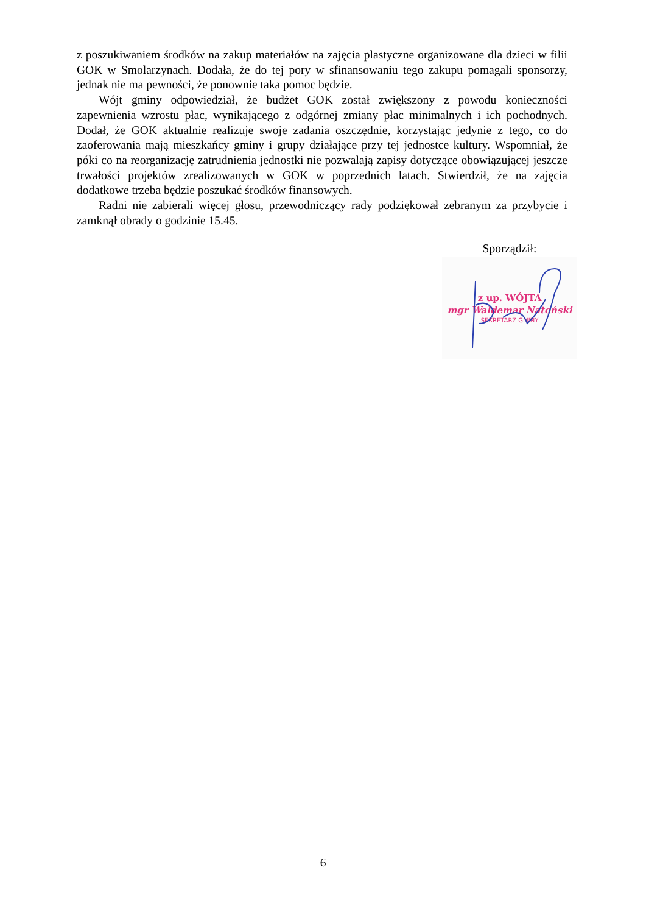z poszukiwaniem środków na zakup materiałów na zajęcia plastyczne organizowane dla dzieci w filii GOK w Smolarzynach. Dodała, że do tej pory w sfinansowaniu tego zakupu pomagali sponsorzy, jednak nie ma pewności, że ponownie taka pomoc będzie.
Wójt gminy odpowiedział, że budżet GOK został zwiększony z powodu konieczności zapewnienia wzrostu płac, wynikającego z odgórnej zmiany płac minimalnych i ich pochodnych. Dodał, że GOK aktualnie realizuje swoje zadania oszczędnie, korzystając jedynie z tego, co do zaoferowania mają mieszkańcy gminy i grupy działające przy tej jednostce kultury. Wspomniał, że póki co na reorganizację zatrudnienia jednostki nie pozwalają zapisy dotyczące obowiązującej jeszcze trwałości projektów zrealizowanych w GOK w poprzednich latach. Stwierdził, że na zajęcia dodatkowe trzeba będzie poszukać środków finansowych.
Radni nie zabierali więcej głosu, przewodniczący rady podziękował zebranym za przybycie i zamknął obrady o godzinie 15.45.
Sporządził:
z up. WÓJTA
mgr Waldemar Natoński
SEKRETARZ GMINY
6